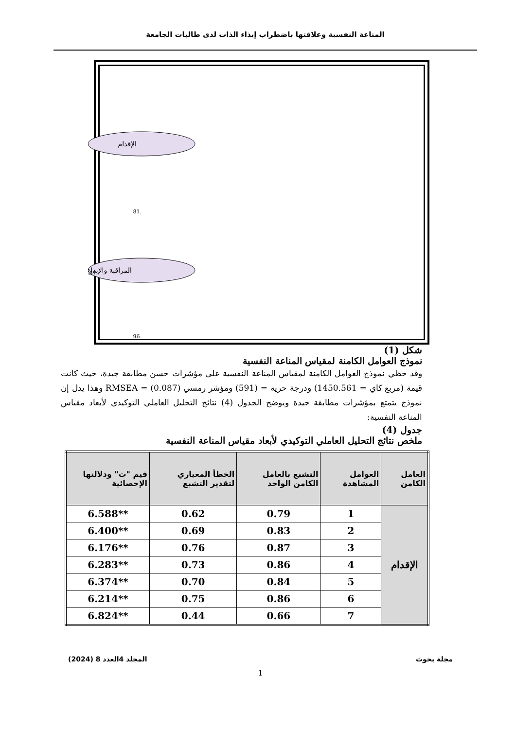المناعة النفسية وعلاقتها باضطراب إيذاء الذات لدى طالبات الجامعة
الإقدام
المراقبة والإبداع
.81
.87
.96
شكل (1)
نموذج العوامل الكامنة لمقياس المناعة النفسية
وقد حظي نموذج العوامل الكامنة لمقياس المناعة النفسية على مؤشرات حسن مطابقة جيدة، حيث كانت قيمة (مربع كاي = 1450.561) ودرجة حرية = (591) ومؤشر رمسي RMSEA = (0.087) وهذا يدل إن نموذج يتمتع بمؤشرات مطابقة جيدة ويوضح الجدول (4) نتائج التحليل العاملي التوكيدي لأبعاد مقياس المناعة النفسية:
جدول (4)
ملخص نتائج التحليل العاملي التوكيدي لأبعاد مقياس المناعة النفسية
| العامل الكامن | العوامل المشاهدة | التشبع بالعامل الكامن الواحد | الخطأ المعياري لتقدير التشبع | قيم "ت" ودلالتها الإحصائية |
| --- | --- | --- | --- | --- |
| الإقدام | 1 | 0.79 | 0.62 | **6.588 |
| | 2 | 0.83 | 0.69 | **6.400 |
| | 3 | 0.87 | 0.76 | **6.176 |
| | 4 | 0.86 | 0.73 | **6.283 |
| | 5 | 0.84 | 0.70 | **6.374 |
| | 6 | 0.86 | 0.75 | **6.214 |
| | 7 | 0.66 | 0.44 | **6.824 |
مجلة بحوث المجلد 4العدد 8 (2024)
1